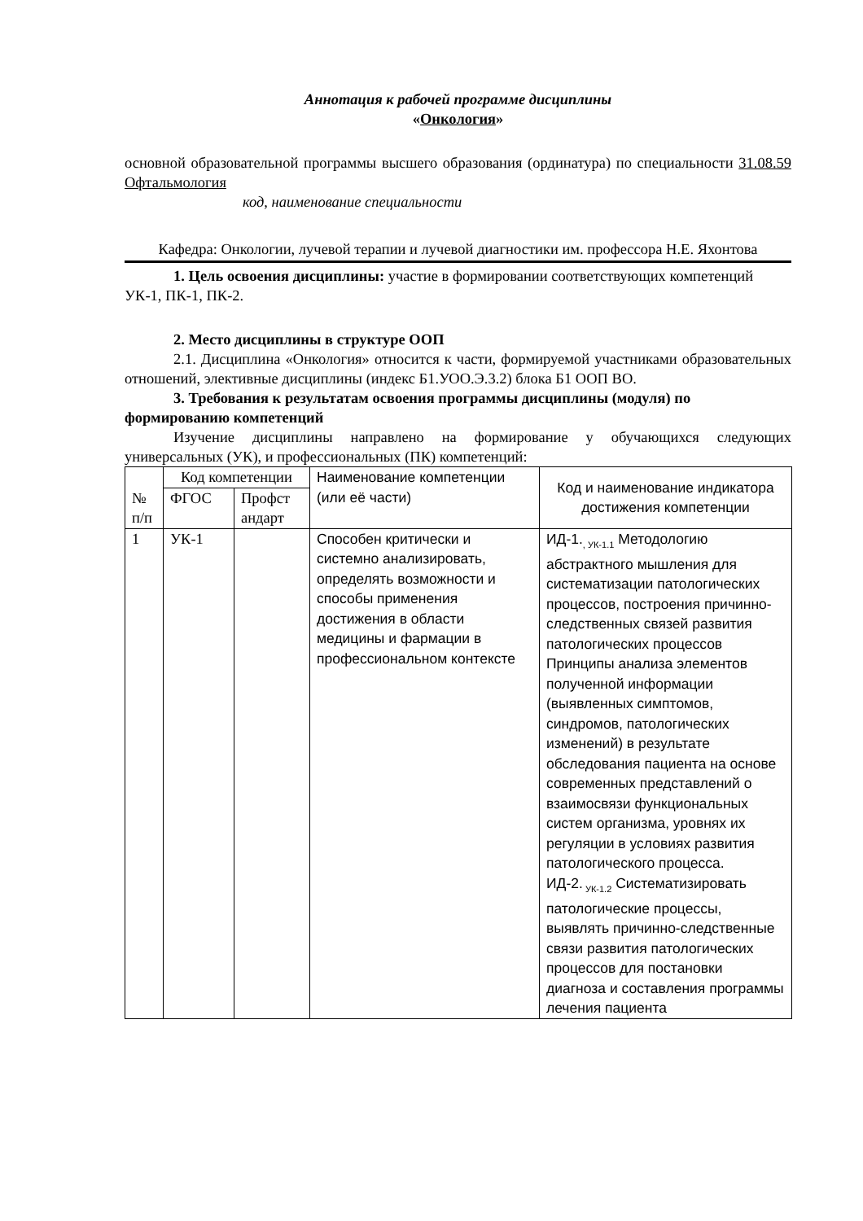Аннотация к рабочей программе дисциплины
«Онкология»
основной образовательной программы высшего образования (ординатура) по специальности 31.08.59 Офтальмология
код, наименование специальности
Кафедра: Онкологии, лучевой терапии и лучевой диагностики им. профессора Н.Е. Яхонтова
1. Цель освоения дисциплины: участие в формировании соответствующих компетенций УК-1, ПК-1, ПК-2.
2. Место дисциплины в структуре ООП
2.1. Дисциплина «Онкология» относится к части, формируемой участниками образовательных отношений, элективные дисциплины (индекс Б1.УОО.Э.3.2) блока Б1 ООП ВО.
3. Требования к результатам освоения программы дисциплины (модуля) по формированию компетенций
Изучение дисциплины направлено на формирование у обучающихся следующих универсальных (УК), и профессиональных (ПК) компетенций:
| № п/п | Код компетенции | | Наименование компетенции (или её части) | Код и наименование индикатора достижения компетенции |
| --- | --- | --- | --- | --- |
| | ФГОС | Профст андарт | | |
| 1 | УК-1 | | Способен критически и системно анализировать, определять возможности и способы применения достижения в области медицины и фармации в профессиональном контексте | ИД-1.<sub>, УК-1.1</sub> Методологию абстрактного мышления для систематизации патологических процессов, построения причинно-следственных связей развития патологических процессов Принципы анализа элементов полученной информации (выявленных симптомов, синдромов, патологических изменений) в результате обследования пациента на основе современных представлений о взаимосвязи функциональных систем организма, уровнях их регуляции в условиях развития патологического процесса. ИД-2.<sub>УК-1.2</sub> Систематизировать патологические процессы, выявлять причинно-следственные связи развития патологических процессов для постановки диагноза и составления программы лечения пациента |